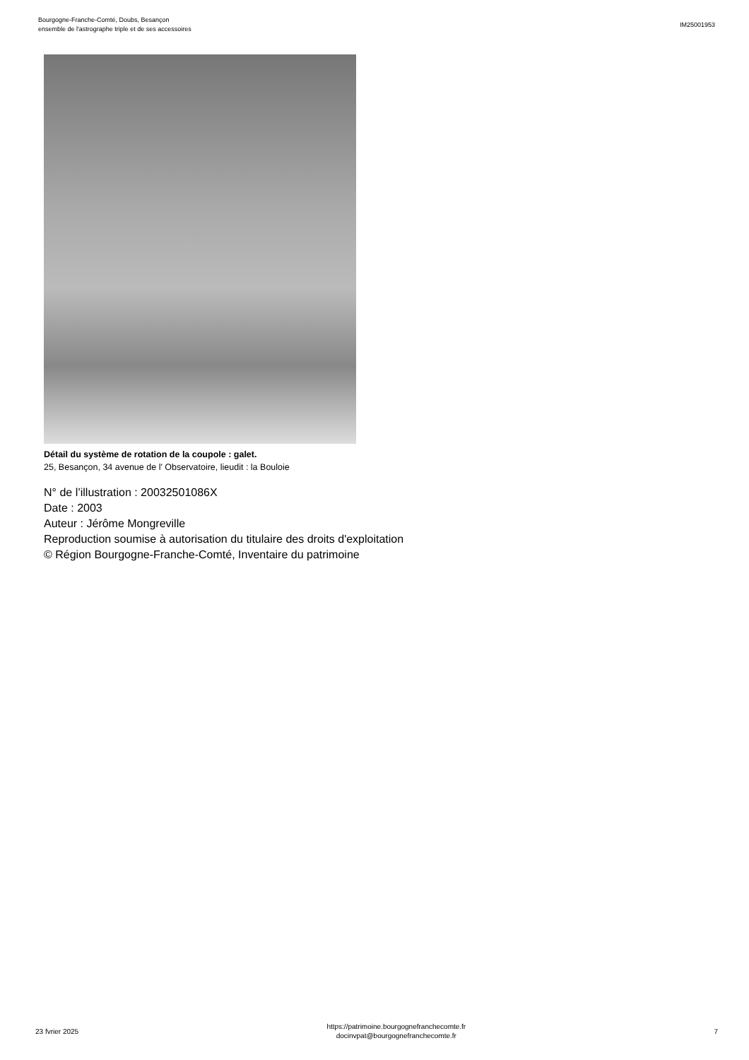Bourgogne-Franche-Comté, Doubs, Besançon
ensemble de l'astrographe triple et de ses accessoires
IM25001953
Détail du système de rotation de la coupole : galet.
25, Besançon, 34 avenue de l' Observatoire, lieudit : la Bouloie
N° de l’illustration : 20032501086X
Date : 2003
Auteur : Jérôme Mongreville
Reproduction soumise à autorisation du titulaire des droits d'exploitation
© Région Bourgogne-Franche-Comté, Inventaire du patrimoine
23 fvrier 2025
https://patrimoine.bourgognefranchecomte.fr
docinvpat@bourgognefranchecomte.fr
7